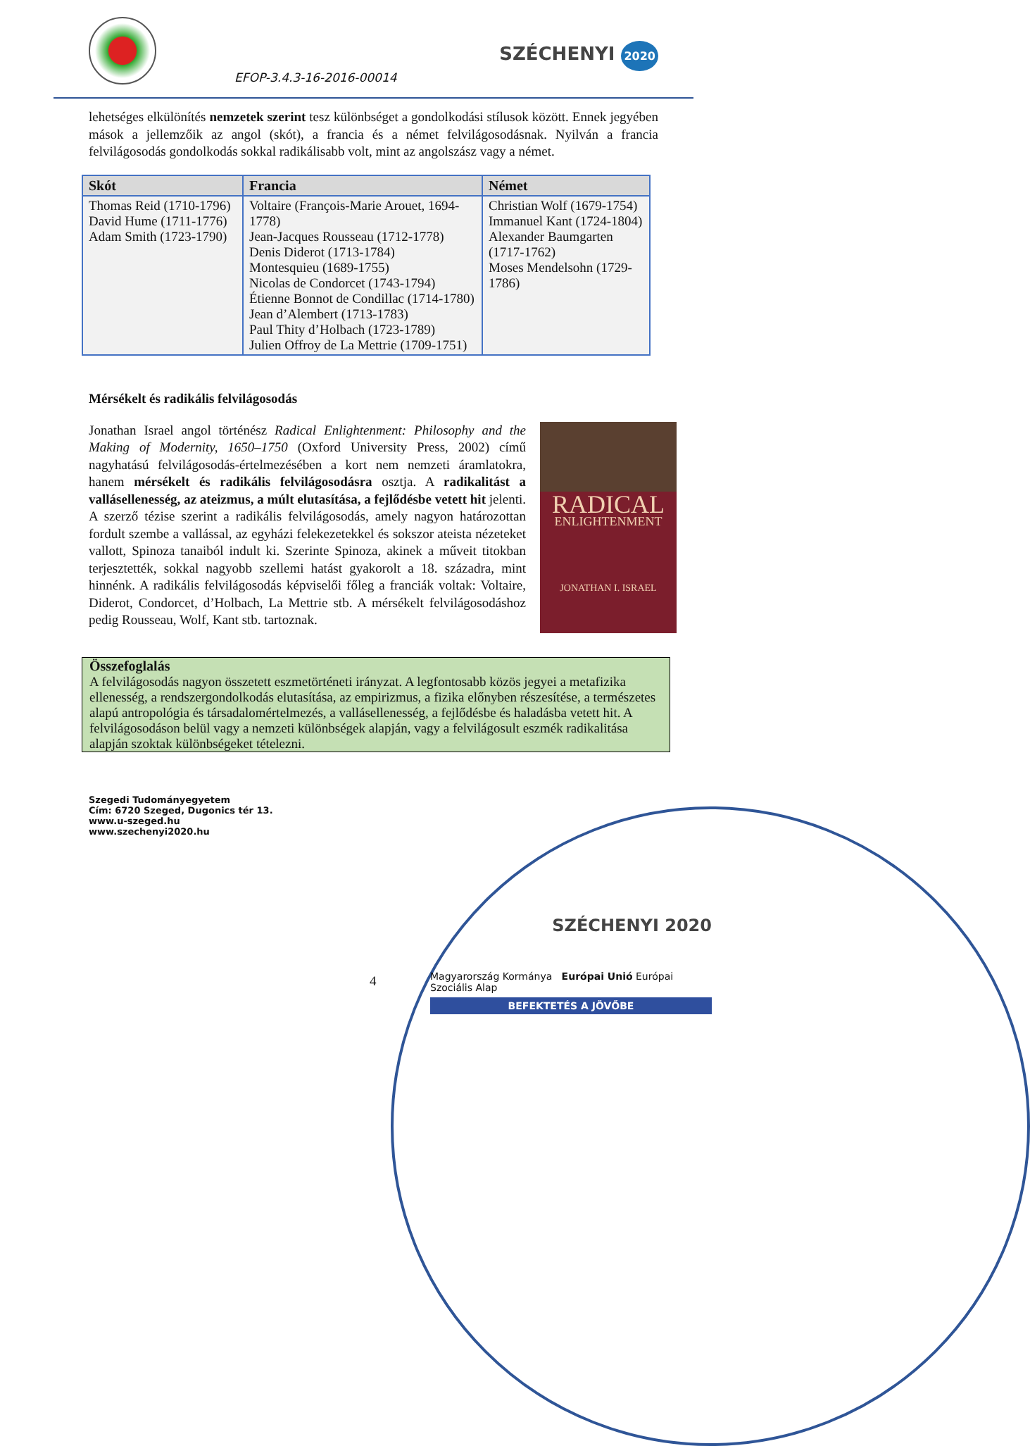EFOP-3.4.3-16-2016-00014
SZÉCHENYI 2020
lehetséges elkülönítés nemzetek szerint tesz különbséget a gondolkodási stílusok között. Ennek jegyében mások a jellemzőik az angol (skót), a francia és a német felvilágosodásnak. Nyilván a francia felvilágosodás gondolkodás sokkal radikálisabb volt, mint az angolszász vagy a német.
| Skót | Francia | Német |
| --- | --- | --- |
| Thomas Reid (1710-1796) David Hume (1711-1776) Adam Smith (1723-1790) | Voltaire (François-Marie Arouet, 1694-1778) Jean-Jacques Rousseau (1712-1778) Denis Diderot (1713-1784) Montesquieu (1689-1755) Nicolas de Condorcet (1743-1794) Étienne Bonnot de Condillac (1714-1780) Jean d’Alembert (1713-1783) Paul Thity d’Holbach (1723-1789) Julien Offroy de La Mettrie (1709-1751) | Christian Wolf (1679-1754) Immanuel Kant (1724-1804) Alexander Baumgarten (1717-1762) Moses Mendelsohn (1729-1786) |
Mérsékelt és radikális felvilágosodás
RADICAL
ENLIGHTENMENT
JONATHAN I. ISRAEL
Jonathan Israel angol történész Radical Enlightenment: Philosophy and the Making of Modernity, 1650–1750 (Oxford University Press, 2002) című nagyhatású felvilágosodás-értelmezésében a kort nem nemzeti áramlatokra, hanem mérsékelt és radikális felvilágosodásra osztja. A radikalitást a vallásellenesség, az ateizmus, a múlt elutasítása, a fejlődésbe vetett hit jelenti. A szerző tézise szerint a radikális felvilágosodás, amely nagyon határozottan fordult szembe a vallással, az egyházi felekezetekkel és sokszor ateista nézeteket vallott, Spinoza tanaiból indult ki. Szerinte Spinoza, akinek a műveit titokban terjesztették, sokkal nagyobb szellemi hatást gyakorolt a 18. századra, mint hinnénk. A radikális felvilágosodás képviselői főleg a franciák voltak: Voltaire, Diderot, Condorcet, d’Holbach, La Mettrie stb. A mérsékelt felvilágosodáshoz pedig Rousseau, Wolf, Kant stb. tartoznak.
Összefoglalás
A felvilágosodás nagyon összetett eszmetörténeti irányzat. A legfontosabb közös jegyei a metafizika ellenesség, a rendszergondolkodás elutasítása, az empirizmus, a fizika előnyben részesítése, a természetes alapú antropológia és társadalomértelmezés, a vallásellenesség, a fejlődésbe és haladásba vetett hit. A felvilágosodáson belül vagy a nemzeti különbségek alapján, vagy a felvilágosult eszmék radikalitása alapján szoktak különbségeket tételezni.
4
Szegedi Tudományegyetem
Cím: 6720 Szeged, Dugonics tér 13.
www.u-szeged.hu
www.szechenyi2020.hu
SZÉCHENYI 2020
Magyarország Kormánya Európai Unió Európai Szociális Alap
BEFEKTETÉS A JÖVŐBE